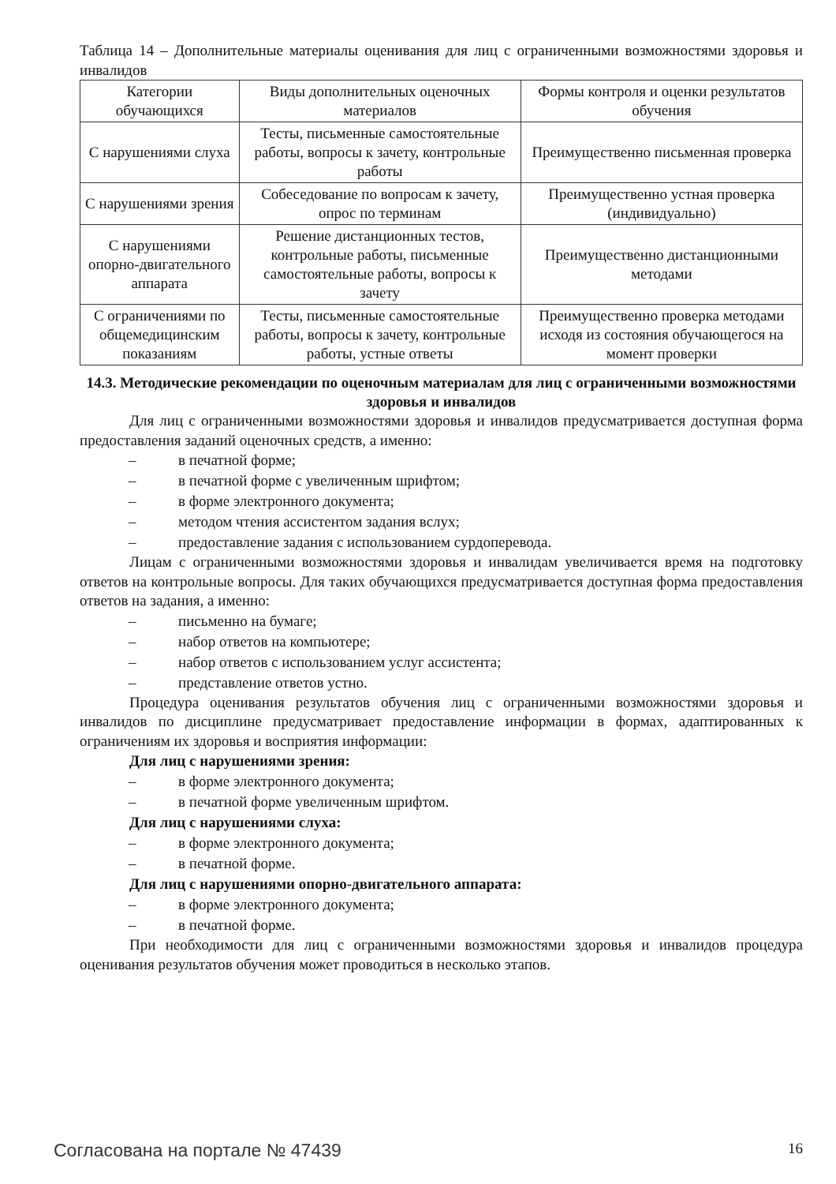Таблица 14 – Дополнительные материалы оценивания для лиц с ограниченными возможностями здоровья и инвалидов
| Категории обучающихся | Виды дополнительных оценочных материалов | Формы контроля и оценки результатов обучения |
| С нарушениями слуха | Тесты, письменные самостоятельные работы, вопросы к зачету, контрольные работы | Преимущественно письменная проверка |
| С нарушениями зрения | Собеседование по вопросам к зачету, опрос по терминам | Преимущественно устная проверка (индивидуально) |
| С нарушениями опорно-двигательного аппарата | Решение дистанционных тестов, контрольные работы, письменные самостоятельные работы, вопросы к зачету | Преимущественно дистанционными методами |
| С ограничениями по общемедицинским показаниям | Тесты, письменные самостоятельные работы, вопросы к зачету, контрольные работы, устные ответы | Преимущественно проверка методами исходя из состояния обучающегося на момент проверки |
14.3. Методические рекомендации по оценочным материалам для лиц с ограниченными возможностями здоровья и инвалидов
Для лиц с ограниченными возможностями здоровья и инвалидов предусматривается доступная форма предоставления заданий оценочных средств, а именно:
– в печатной форме;
– в печатной форме с увеличенным шрифтом;
– в форме электронного документа;
– методом чтения ассистентом задания вслух;
– предоставление задания с использованием сурдоперевода.
Лицам с ограниченными возможностями здоровья и инвалидам увеличивается время на подготовку ответов на контрольные вопросы. Для таких обучающихся предусматривается доступная форма предоставления ответов на задания, а именно:
– письменно на бумаге;
– набор ответов на компьютере;
– набор ответов с использованием услуг ассистента;
– представление ответов устно.
Процедура оценивания результатов обучения лиц с ограниченными возможностями здоровья и инвалидов по дисциплине предусматривает предоставление информации в формах, адаптированных к ограничениям их здоровья и восприятия информации:
Для лиц с нарушениями зрения:
– в форме электронного документа;
– в печатной форме увеличенным шрифтом.
Для лиц с нарушениями слуха:
– в форме электронного документа;
– в печатной форме.
Для лиц с нарушениями опорно-двигательного аппарата:
– в форме электронного документа;
– в печатной форме.
При необходимости для лиц с ограниченными возможностями здоровья и инвалидов процедура оценивания результатов обучения может проводиться в несколько этапов.
Согласована на портале № 47439 16